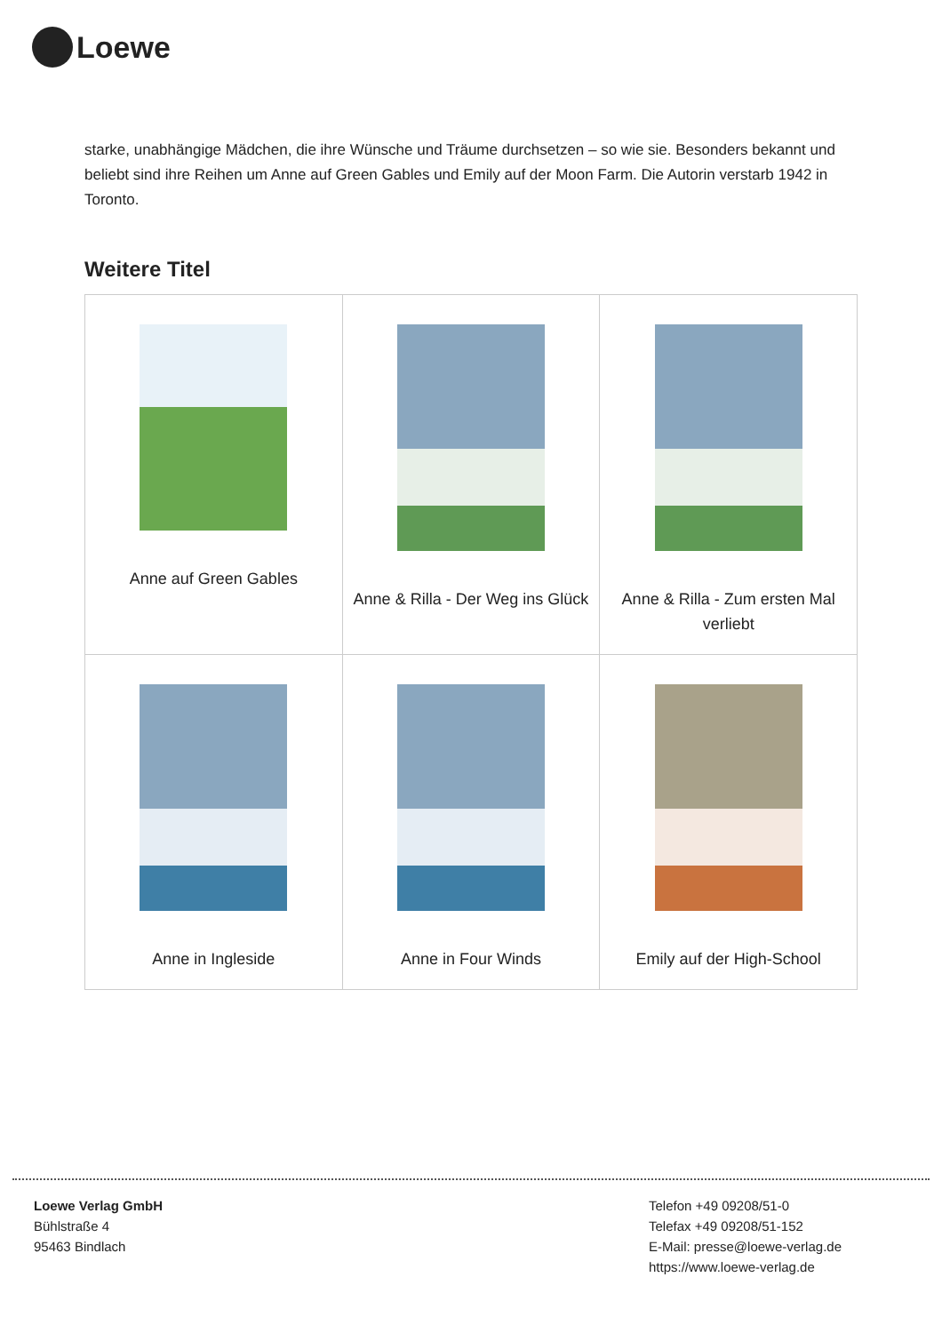Loewe
starke, unabhängige Mädchen, die ihre Wünsche und Träume durchsetzen – so wie sie. Besonders bekannt und beliebt sind ihre Reihen um Anne auf Green Gables und Emily auf der Moon Farm. Die Autorin verstarb 1942 in Toronto.
Weitere Titel
| Anne auf Green Gables | Anne & Rilla - Der Weg ins Glück | Anne & Rilla - Zum ersten Mal verliebt |
| Anne in Ingleside | Anne in Four Winds | Emily auf der High-School |
Loewe Verlag GmbH
Bühlstraße 4
95463 Bindlach
Telefon +49 09208/51-0
Telefax +49 09208/51-152
E-Mail: presse@loewe-verlag.de
https://www.loewe-verlag.de